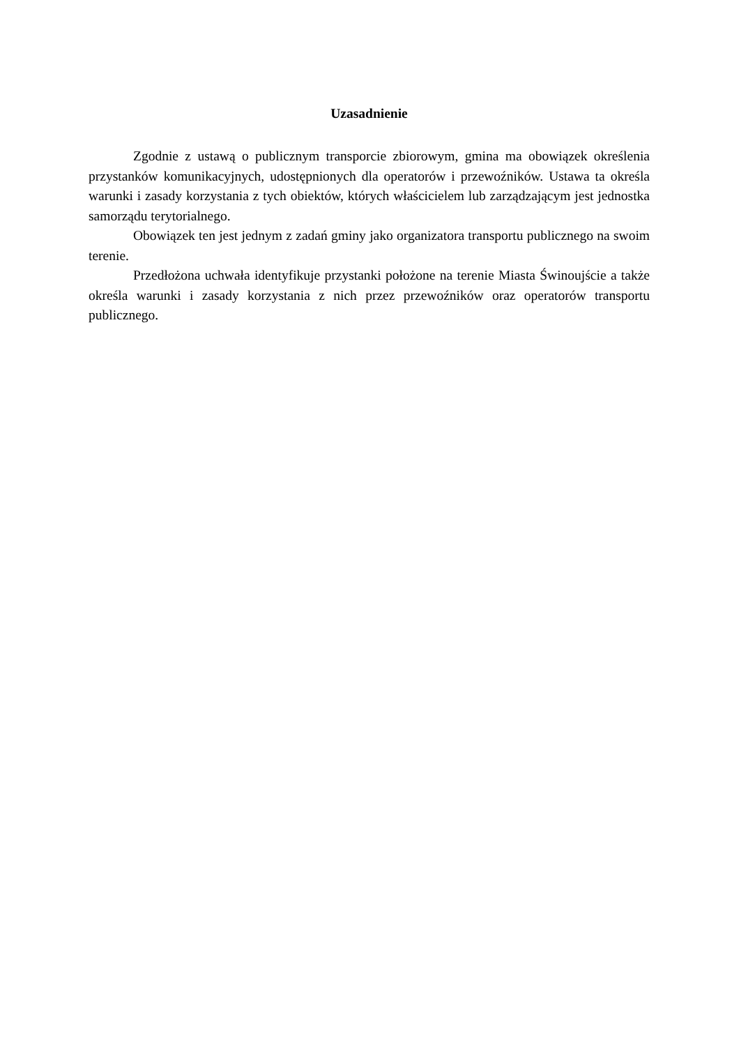Uzasadnienie
Zgodnie z ustawą o publicznym transporcie zbiorowym, gmina ma obowiązek określenia przystanków komunikacyjnych, udostępnionych dla operatorów i przewoźników. Ustawa ta określa warunki i zasady korzystania z tych obiektów, których właścicielem lub zarządzającym jest jednostka samorządu terytorialnego.
Obowiązek ten jest jednym z zadań gminy jako organizatora transportu publicznego na swoim terenie.
Przedłożona uchwała identyfikuje przystanki położone na terenie Miasta Świnoujście a także określa warunki i zasady korzystania z nich przez przewoźników oraz operatorów transportu publicznego.